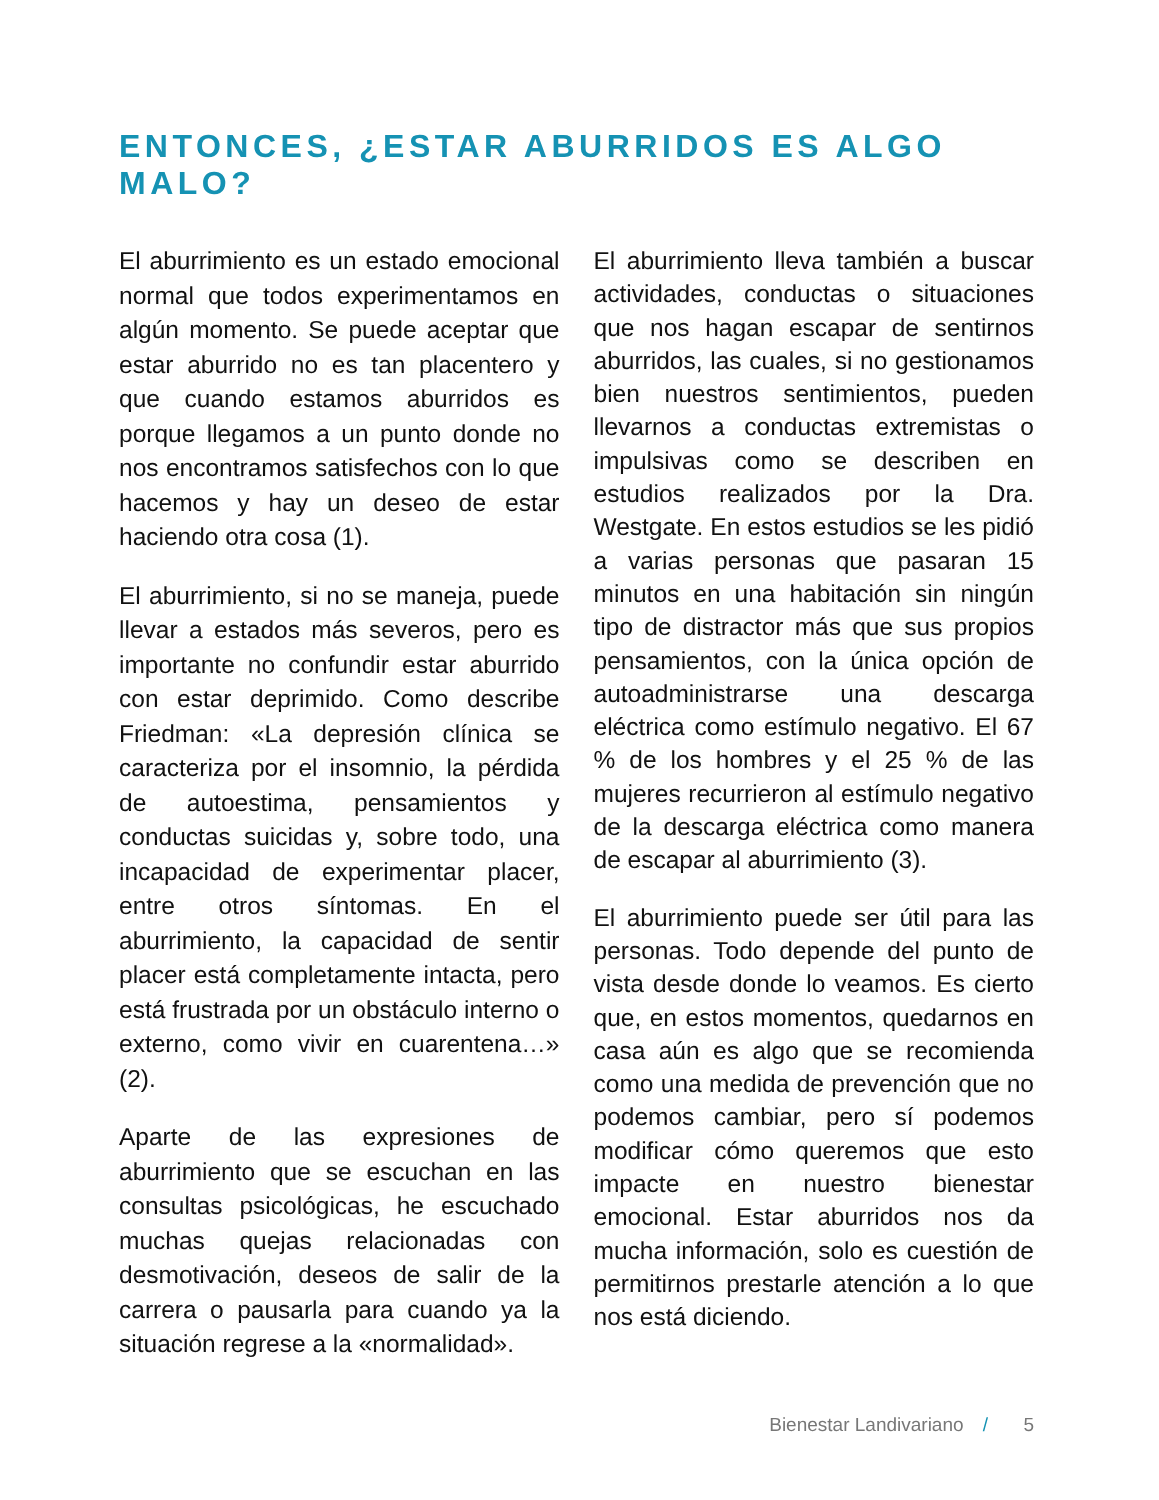ENTONCES, ¿ESTAR ABURRIDOS ES ALGO MALO?
El aburrimiento es un estado emocional normal que todos experimentamos en algún momento. Se puede aceptar que estar aburrido no es tan placentero y que cuando estamos aburridos es porque llegamos a un punto donde no nos encontramos satisfechos con lo que hacemos y hay un deseo de estar haciendo otra cosa (1).
El aburrimiento, si no se maneja, puede llevar a estados más severos, pero es importante no confundir estar aburrido con estar deprimido. Como describe Friedman: «La depresión clínica se caracteriza por el insomnio, la pérdida de autoestima, pensamientos y conductas suicidas y, sobre todo, una incapacidad de experimentar placer, entre otros síntomas. En el aburrimiento, la capacidad de sentir placer está completamente intacta, pero está frustrada por un obstáculo interno o externo, como vivir en cuarentena…» (2).
Aparte de las expresiones de aburrimiento que se escuchan en las consultas psicológicas, he escuchado muchas quejas relacionadas con desmotivación, deseos de salir de la carrera o pausarla para cuando ya la situación regrese a la «normalidad».
El aburrimiento lleva también a buscar actividades, conductas o situaciones que nos hagan escapar de sentirnos aburridos, las cuales, si no gestionamos bien nuestros sentimientos, pueden llevarnos a conductas extremistas o impulsivas como se describen en estudios realizados por la Dra. Westgate. En estos estudios se les pidió a varias personas que pasaran 15 minutos en una habitación sin ningún tipo de distractor más que sus propios pensamientos, con la única opción de autoadministrarse una descarga eléctrica como estímulo negativo. El 67 % de los hombres y el 25 % de las mujeres recurrieron al estímulo negativo de la descarga eléctrica como manera de escapar al aburrimiento (3).
El aburrimiento puede ser útil para las personas. Todo depende del punto de vista desde donde lo veamos. Es cierto que, en estos momentos, quedarnos en casa aún es algo que se recomienda como una medida de prevención que no podemos cambiar, pero sí podemos modificar cómo queremos que esto impacte en nuestro bienestar emocional. Estar aburridos nos da mucha información, solo es cuestión de permitirnos prestarle atención a lo que nos está diciendo.
Bienestar Landivariano / 5